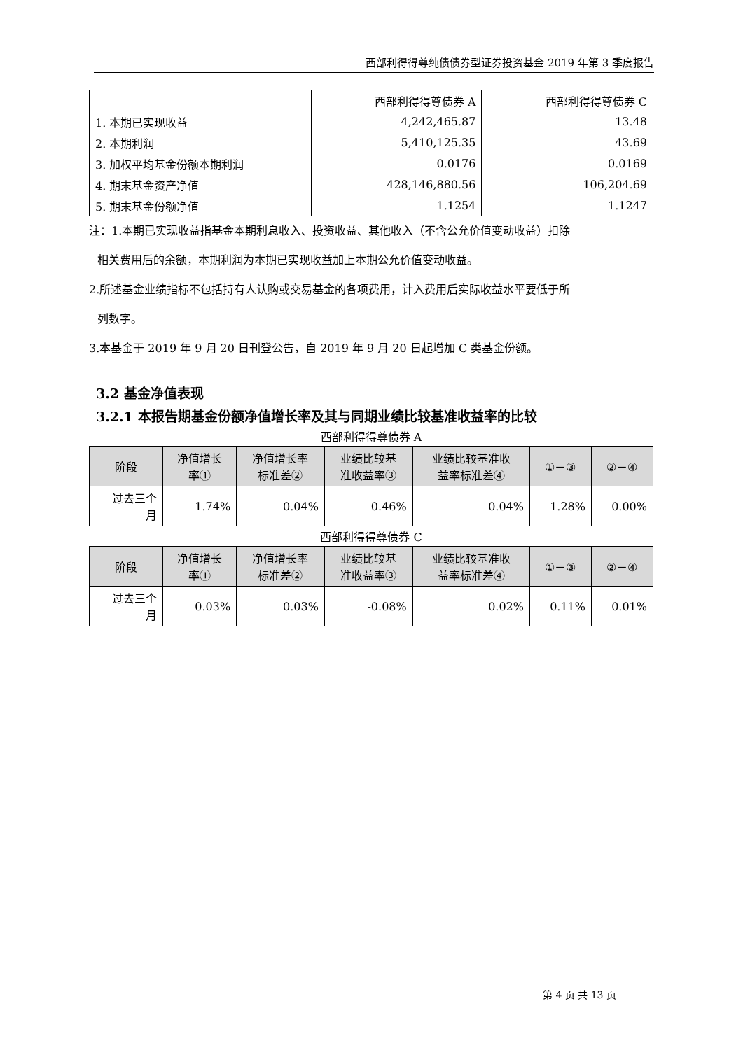西部利得得尊纯债债券型证券投资基金 2019 年第 3 季度报告
| | 西部利得得尊债券 A | 西部利得得尊债券 C |
| 1. 本期已实现收益 | 4,242,465.87 | 13.48 |
| 2. 本期利润 | 5,410,125.35 | 43.69 |
| 3. 加权平均基金份额本期利润 | 0.0176 | 0.0169 |
| 4. 期末基金资产净值 | 428,146,880.56 | 106,204.69 |
| 5. 期末基金份额净值 | 1.1254 | 1.1247 |
注：1.本期已实现收益指基金本期利息收入、投资收益、其他收入（不含公允价值变动收益）扣除
相关费用后的余额，本期利润为本期已实现收益加上本期公允价值变动收益。
2.所述基金业绩指标不包括持有人认购或交易基金的各项费用，计入费用后实际收益水平要低于所
列数字。
3.本基金于 2019 年 9 月 20 日刊登公告，自 2019 年 9 月 20 日起增加 C 类基金份额。
3.2 基金净值表现
3.2.1 本报告期基金份额净值增长率及其与同期业绩比较基准收益率的比较
西部利得得尊债券 A
| 阶段 | 净值增长 率① | 净值增长率 标准差② | 业绩比较基 准收益率③ | 业绩比较基准收 益率标准差④ | ①－③ | ②－④ |
| --- | --- | --- | --- | --- | --- | --- |
| 过去三个 月 | 1.74% | 0.04% | 0.46% | 0.04% | 1.28% | 0.00% |
西部利得得尊债券 C
| 阶段 | 净值增长 率① | 净值增长率 标准差② | 业绩比较基 准收益率③ | 业绩比较基准收 益率标准差④ | ①－③ | ②－④ |
| --- | --- | --- | --- | --- | --- | --- |
| 过去三个 月 | 0.03% | 0.03% | -0.08% | 0.02% | 0.11% | 0.01% |
第 4 页 共 13 页